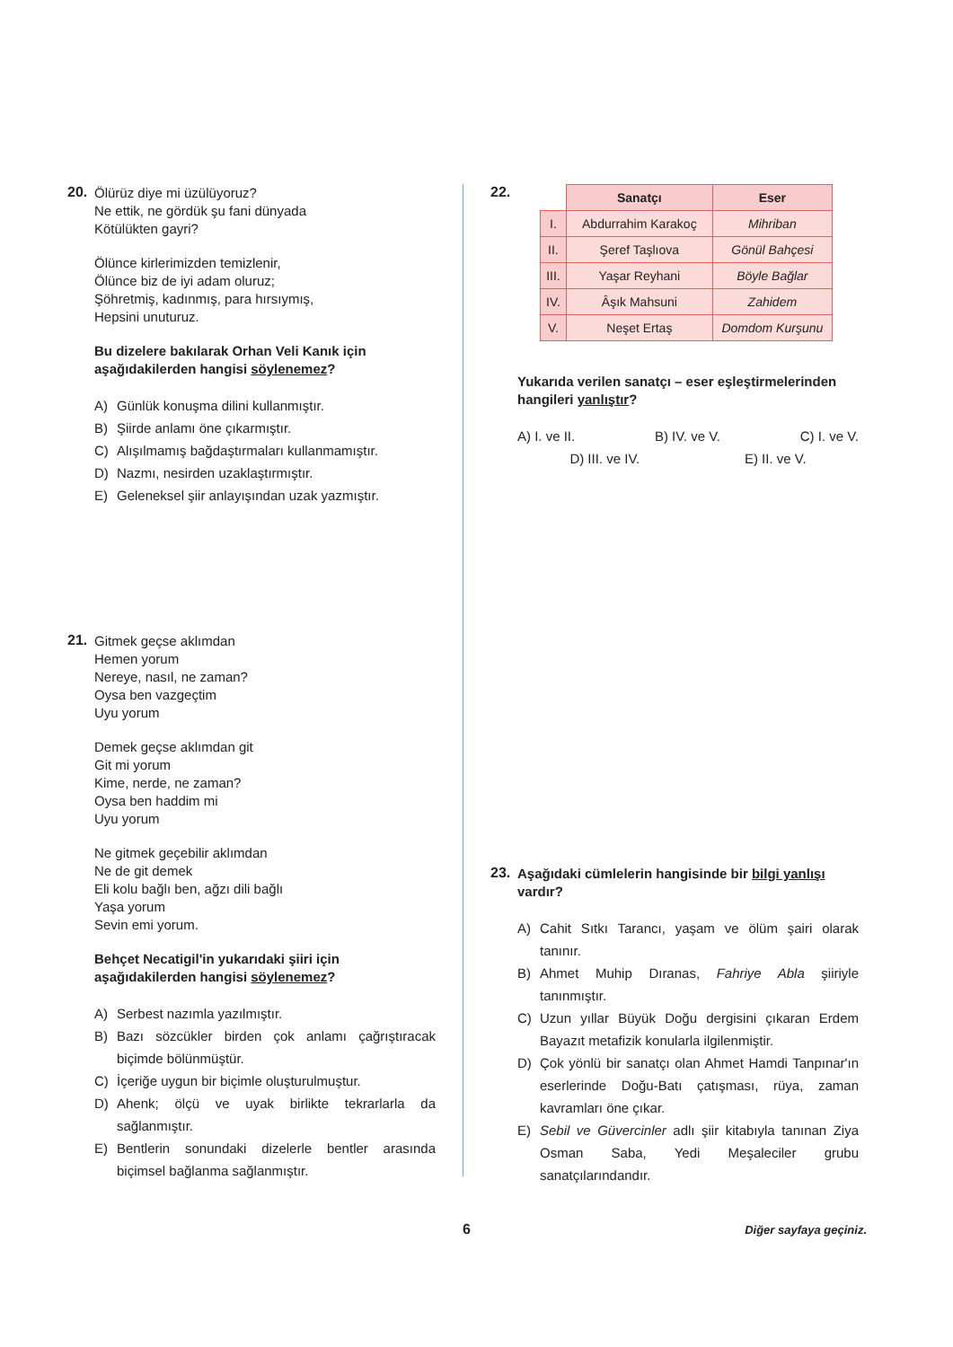20.
Ölürüz diye mi üzülüyoruz?
Ne ettik, ne gördük şu fani dünyada
Kötülükten gayri?
Ölünce kirlerimizden temizlenir,
Ölünce biz de iyi adam oluruz;
Şöhretmiş, kadınmış, para hırsıymış,
Hepsini unuturuz.
Bu dizelere bakılarak Orhan Veli Kanık için aşağıdakilerden hangisi söylenemez?
A) Günlük konuşma dilini kullanmıştır.
B) Şiirde anlamı öne çıkarmıştır.
C) Alışılmamış bağdaştırmaları kullanmamıştır.
D) Nazmı, nesirden uzaklaştırmıştır.
E) Geleneksel şiir anlayışından uzak yazmıştır.
21.
Gitmek geçse aklımdan
Hemen yorum
Nereye, nasıl, ne zaman?
Oysa ben vazgeçtim
Uyu yorum
Demek geçse aklımdan git
Git mi yorum
Kime, nerde, ne zaman?
Oysa ben haddim mi
Uyu yorum
Ne gitmek geçebilir aklımdan
Ne de git demek
Eli kolu bağlı ben, ağzı dili bağlı
Yaşa yorum
Sevin emi yorum.
Behçet Necatigil'in yukarıdaki şiiri için aşağıdakilerden hangisi söylenemez?
A) Serbest nazımla yazılmıştır.
B) Bazı sözcükler birden çok anlamı çağrıştıracak biçimde bölünmüştür.
C) İçeriğe uygun bir biçimle oluşturulmuştur.
D) Ahenk; ölçü ve uyak birlikte tekrarlarla da sağlanmıştır.
E) Bentlerin sonundaki dizelerle bentler arasında biçimsel bağlanma sağlanmıştır.
22.
| | Sanatçı | Eser |
| --- | --- | --- |
| I. | Abdurrahim Karakoç | Mihriban |
| II. | Şeref Taşlıova | Gönül Bahçesi |
| III. | Yaşar Reyhani | Böyle Bağlar |
| IV. | Âşık Mahsuni | Zahidem |
| V. | Neşet Ertaş | Domdom Kurşunu |
Yukarıda verilen sanatçı – eser eşleştirmelerinden hangileri yanlıştır?
A) I. ve II. B) IV. ve V. C) I. ve V.
D) III. ve IV. E) II. ve V.
23.
Aşağıdaki cümlelerin hangisinde bir bilgi yanlışı vardır?
A) Cahit Sıtkı Tarancı, yaşam ve ölüm şairi olarak tanınır.
B) Ahmet Muhip Dıranas, Fahriye Abla şiiriyle tanınmıştır.
C) Uzun yıllar Büyük Doğu dergisini çıkaran Erdem Bayazıt metafizik konularla ilgilenmiştir.
D) Çok yönlü bir sanatçı olan Ahmet Hamdi Tanpınar'ın eserlerinde Doğu-Batı çatışması, rüya, zaman kavramları öne çıkar.
E) Sebil ve Güvercinler adlı şiir kitabıyla tanınan Ziya Osman Saba, Yedi Meşaleciler grubu sanatçılarındandır.
6 Diğer sayfaya geçiniz.